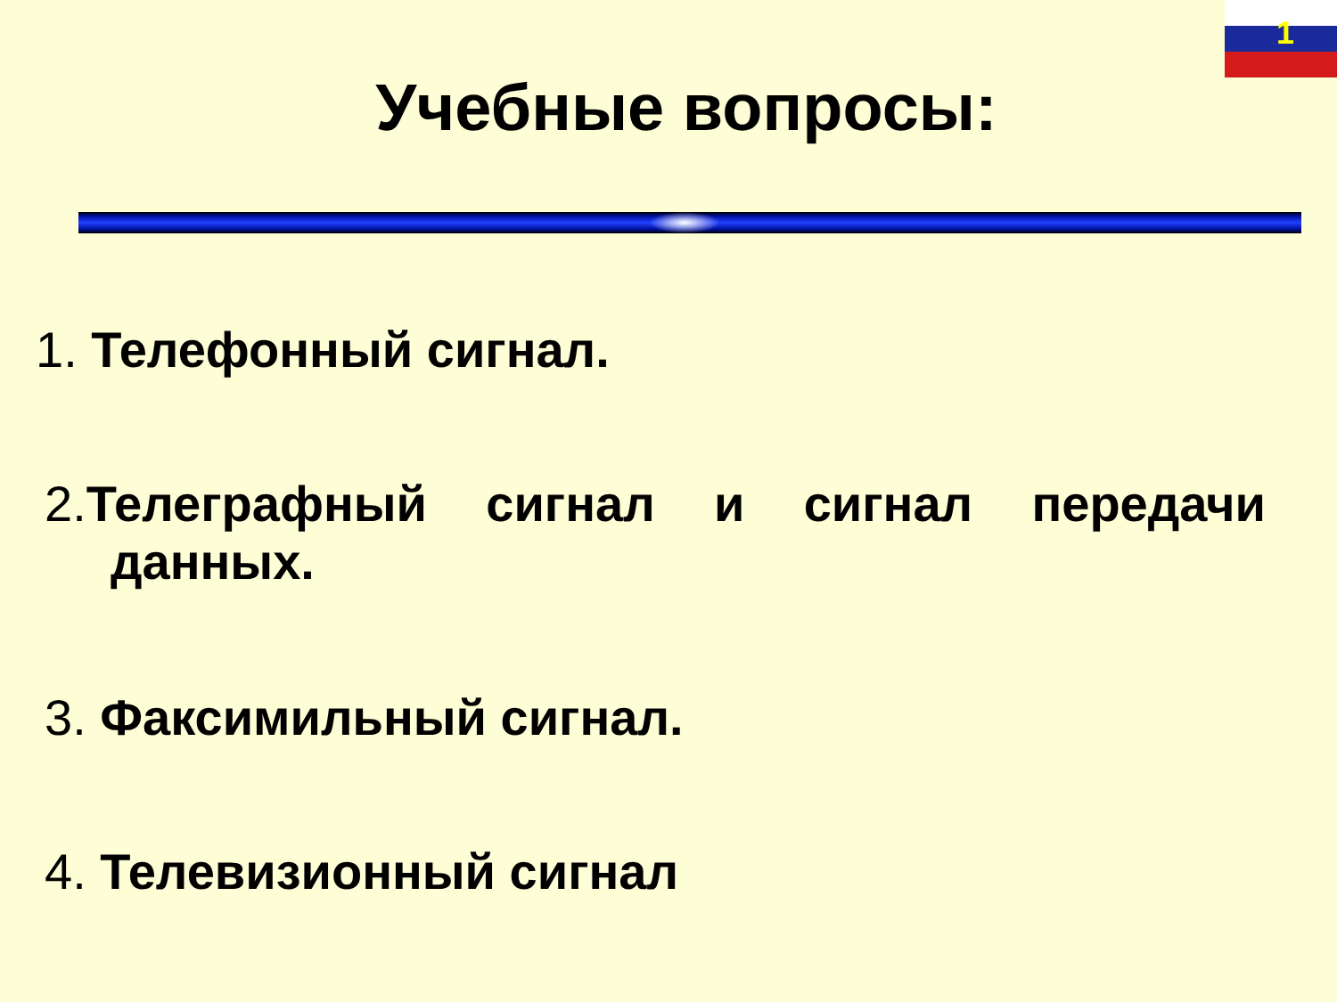1
Учебные вопросы:
1. Телефонный сигнал.
2.Телеграфный сигнал и сигнал передачи
данных.
3. Факсимильный сигнал.
4. Телевизионный сигнал